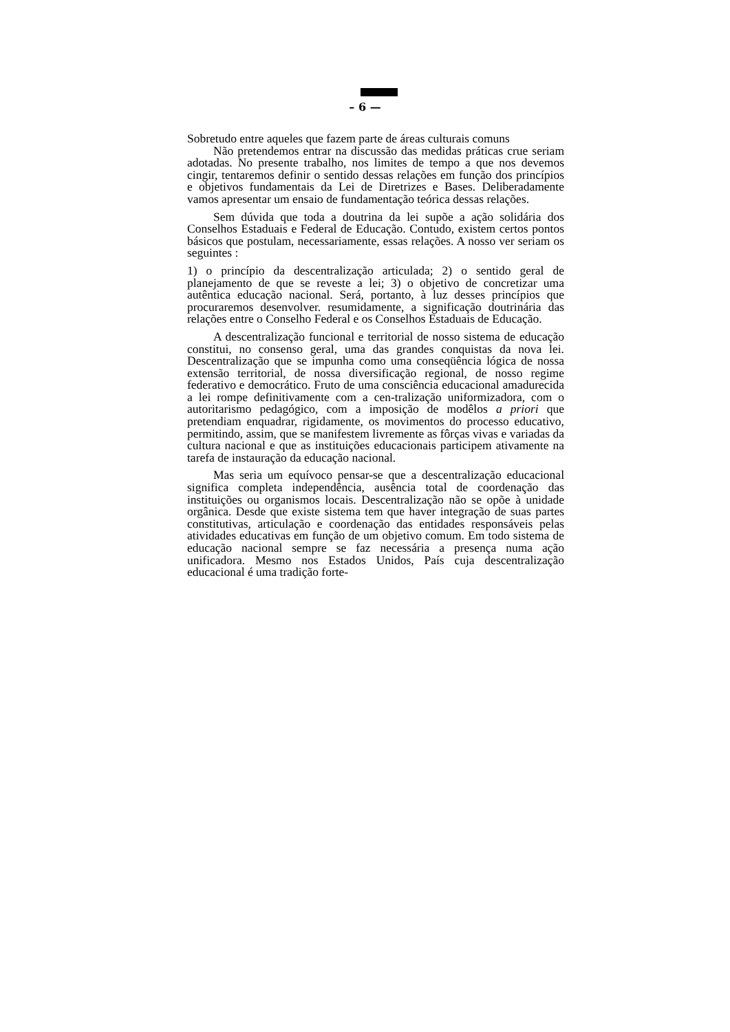– 6 —
Sobretudo entre aqueles que fazem parte de áreas culturais comuns
Não pretendemos entrar na discussão das medidas práticas crue seriam adotadas. No presente trabalho, nos limites de tempo a que nos devemos cingir, tentaremos definir o sentido dessas relações em função dos princípios e objetivos fundamentais da Lei de Diretrizes e Bases. Deliberadamente vamos apresentar um ensaio de fundamentação teórica dessas relações.
Sem dúvida que toda a doutrina da lei supõe a ação solidária dos Conselhos Estaduais e Federal de Educação. Contudo, existem certos pontos básicos que postulam, necessariamente, essas relações. A nosso ver seriam os seguintes :
1) o princípio da descentralização articulada; 2) o sentido geral de planejamento de que se reveste a lei; 3) o objetivo de concretizar uma autêntica educação nacional. Será, portanto, à luz desses princípios que procuraremos desenvolver. resumidamente, a significação doutrinária das relações entre o Conselho Federal e os Conselhos Estaduais de Educação.
A descentralização funcional e territorial de nosso sistema de educação constitui, no consenso geral, uma das grandes conquistas da nova lei. Descentralização que se impunha como uma conseqüência lógica de nossa extensão territorial, de nossa diversificação regional, de nosso regime federativo e democrático. Fruto de uma consciência educacional amadurecida a lei rompe definitivamente com a cen-tralização uniformizadora, com o autoritarismo pedagógico, com a imposição de modêlos a priori que pretendiam enquadrar, rigidamente, os movimentos do processo educativo, permitindo, assim, que se manifestem livremente as fôrças vivas e variadas da cultura nacional e que as instituições educacionais participem ativamente na tarefa de instauração da educação nacional.
Mas seria um equívoco pensar-se que a descentralização educacional significa completa independência, ausência total de coordenação das instituições ou organismos locais. Descentralização não se opõe à unidade orgânica. Desde que existe sistema tem que haver integração de suas partes constitutivas, articulação e coordenação das entidades responsáveis pelas atividades educativas em função de um objetivo comum. Em todo sistema de educação nacional sempre se faz necessária a presença numa ação unificadora. Mesmo nos Estados Unidos, País cuja descentralização educacional é uma tradição forte-